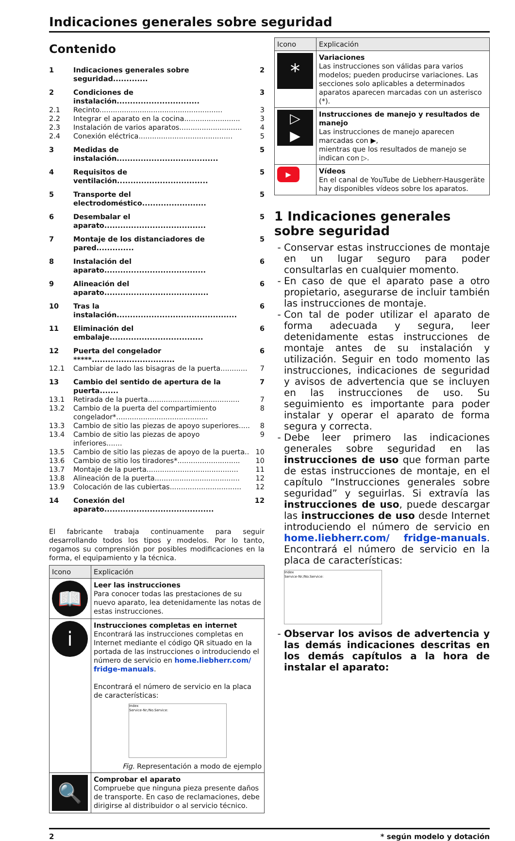Indicaciones generales sobre seguridad
Contenido
| 1 | Indicaciones generales sobre seguridad............. | 2 |
| 2 | Condiciones de instalación............................... | 3 |
| 2.1 | Recinto....................................................... | 3 |
| 2.2 | Integrar el aparato en la cocina......................... | 3 |
| 2.3 | Instalación de varios aparatos............................ | 4 |
| 2.4 | Conexión eléctrica.......................................... | 5 |
| 3 | Medidas de instalación...................................... | 5 |
| 4 | Requisitos de ventilación.................................. | 5 |
| 5 | Transporte del electrodoméstico........................ | 5 |
| 6 | Desembalar el aparato...................................... | 5 |
| 7 | Montaje de los distanciadores de pared.............. | 5 |
| 8 | Instalación del aparato...................................... | 6 |
| 9 | Alineación del aparato....................................... | 6 |
| 10 | Tras la instalación............................................. | 6 |
| 11 | Eliminación del embalaje................................... | 6 |
| 12 | Puerta del congelador *****............................... | 6 |
| 12.1 | Cambiar de lado las bisagras de la puerta............ | 7 |
| 13 | Cambio del sentido de apertura de la puerta....... | 7 |
| 13.1 | Retirada de la puerta......................................... | 7 |
| 13.2 | Cambio de la puerta del compartimiento congelador*......................................... | 8 |
| 13.3 | Cambio de sitio las piezas de apoyo superiores..... | 8 |
| 13.4 | Cambio de sitio las piezas de apoyo inferiores....... | 9 |
| 13.5 | Cambio de sitio las piezas de apoyo de la puerta.. | 10 |
| 13.6 | Cambio de sitio los tiradores*............................ | 10 |
| 13.7 | Montaje de la puerta......................................... | 11 |
| 13.8 | Alineación de la puerta...................................... | 12 |
| 13.9 | Colocación de las cubiertas................................ | 12 |
| 14 | Conexión del aparato......................................... | 12 |
El fabricante trabaja continuamente para seguir desarrollando todos los tipos y modelos. Por lo tanto, rogamos su comprensión por posibles modificaciones en la forma, el equipamiento y la técnica.
| Icono | Explicación |
| --- | --- |
| 📖 | Leer las instrucciones Para conocer todas las prestaciones de su nuevo aparato, lea detenidamente las notas de estas instrucciones. |
| i | Instrucciones completas en internet Encontrará las instrucciones completas en Internet mediante el código QR situado en la portada de las instrucciones o introduciendo el número de servicio en home.liebherr.com/ fridge-manuals . Encontrará el número de servicio en la placa de características: Index Service-Nr./No.Service: Fig. Representación a modo de ejemplo |
| 🔍 | Comprobar el aparato Compruebe que ninguna pieza presente daños de transporte. En caso de reclamaciones, debe dirigirse al distribuidor o al servicio técnico. |
| Icono | Explicación |
| --- | --- |
| * | Variaciones Las instrucciones son válidas para varios modelos; pueden producirse variaciones. Las secciones solo aplicables a determinados aparatos aparecen marcadas con un asterisco (*). |
| ▷ ▶ | Instrucciones de manejo y resultados de manejo Las instrucciones de manejo aparecen marcadas con ▶, mientras que los resultados de manejo se indican con ▷. |
| ▶ | Vídeos En el canal de YouTube de Liebherr-Hausgeräte hay disponibles vídeos sobre los aparatos. |
1 Indicaciones generales sobre seguridad
Conservar estas instrucciones de montaje en un lugar seguro para poder consultarlas en cualquier momento.
En caso de que el aparato pase a otro propietario, asegurarse de incluir también las instrucciones de montaje.
Con tal de poder utilizar el aparato de forma adecuada y segura, leer detenidamente estas instrucciones de montaje antes de su instalación y utilización. Seguir en todo momento las instrucciones, indicaciones de seguridad y avisos de advertencia que se incluyen en las instrucciones de uso. Su seguimiento es importante para poder instalar y operar el aparato de forma segura y correcta.
Debe leer primero las indicaciones generales sobre seguridad en las instrucciones de uso que forman parte de estas instrucciones de montaje, en el capítulo “Instrucciones generales sobre seguridad” y seguirlas. Si extravía las instrucciones de uso, puede descargar las instrucciones de uso desde Internet introduciendo el número de servicio en home.liebherr.com/ fridge-manuals. Encontrará el número de servicio en la placa de características:
Index
Service-Nr./No.Service:
Observar los avisos de advertencia y las demás indicaciones descritas en los demás capítulos a la hora de instalar el aparato:
2 * según modelo y dotación